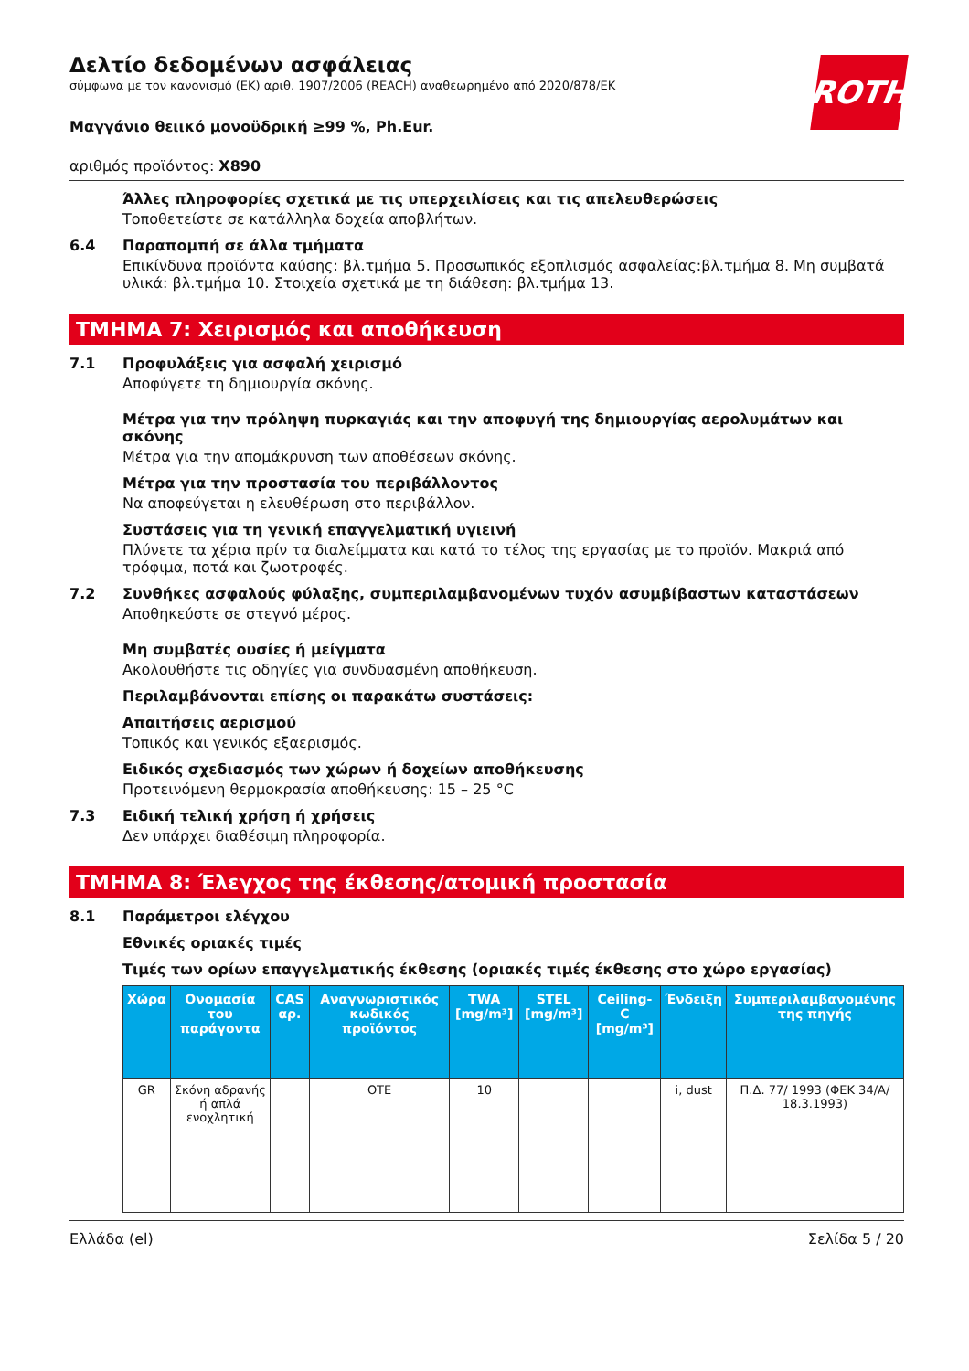ROTH
Δελτίο δεδομένων ασφάλειας
σύμφωνα με τον κανονισμό (ΕΚ) αριθ. 1907/2006 (REACH) αναθεωρημένο από 2020/878/ΕΚ
Μαγγάνιο θειικό μονοϋδρική ≥99 %, Ph.Eur.
αριθμός προϊόντος: X890
Άλλες πληροφορίες σχετικά με τις υπερχειλίσεις και τις απελευθερώσεις
Τοποθετείστε σε κατάλληλα δοχεία αποβλήτων.
6.4 Παραπομπή σε άλλα τμήματα
Επικίνδυνα προϊόντα καύσης: βλ.τμήμα 5. Προσωπικός εξοπλισμός ασφαλείας:βλ.τμήμα 8. Μη συμβατά υλικά: βλ.τμήμα 10. Στοιχεία σχετικά με τη διάθεση: βλ.τμήμα 13.
ΤΜΗΜΑ 7: Χειρισμός και αποθήκευση
7.1 Προφυλάξεις για ασφαλή χειρισμό
Αποφύγετε τη δημιουργία σκόνης.
Μέτρα για την πρόληψη πυρκαγιάς και την αποφυγή της δημιουργίας αερολυμάτων και σκόνης
Μέτρα για την απομάκρυνση των αποθέσεων σκόνης.
Μέτρα για την προστασία του περιβάλλοντος
Να αποφεύγεται η ελευθέρωση στο περιβάλλον.
Συστάσεις για τη γενική επαγγελματική υγιεινή
Πλύνετε τα χέρια πρίν τα διαλείμματα και κατά το τέλος της εργασίας με το προϊόν. Μακριά από τρόφιμα, ποτά και ζωοτροφές.
7.2 Συνθήκες ασφαλούς φύλαξης, συμπεριλαμβανομένων τυχόν ασυμβίβαστων καταστάσεων
Αποθηκεύστε σε στεγνό μέρος.
Μη συμβατές ουσίες ή μείγματα
Ακολουθήστε τις οδηγίες για συνδυασμένη αποθήκευση.
Περιλαμβάνονται επίσης οι παρακάτω συστάσεις:
Απαιτήσεις αερισμού
Τοπικός και γενικός εξαερισμός.
Ειδικός σχεδιασμός των χώρων ή δοχείων αποθήκευσης
Προτεινόμενη θερμοκρασία αποθήκευσης: 15 – 25 °C
7.3 Ειδική τελική χρήση ή χρήσεις
Δεν υπάρχει διαθέσιμη πληροφορία.
ΤΜΗΜΑ 8: Έλεγχος της έκθεσης/ατομική προστασία
8.1 Παράμετροι ελέγχου
Εθνικές οριακές τιμές
Τιμές των ορίων επαγγελματικής έκθεσης (οριακές τιμές έκθεσης στο χώρο εργασίας)
| Χώρα | Ονομασία του παράγοντα | CAS αρ. | Αναγνωριστικός κωδικός προϊόντος | TWA [mg/m³] | STEL [mg/m³] | Ceiling-C [mg/m³] | Ένδειξη | Συμπεριλαμβανομένης της πηγής |
| --- | --- | --- | --- | --- | --- | --- | --- | --- |
| GR | Σκόνη αδρανής ή απλά ενοχλητική | | OTE | 10 | | | i, dust | Π.Δ. 77/ 1993 (ΦΕΚ 34/Α/ 18.3.1993) |
Ελλάδα (el) Σελίδα 5 / 20